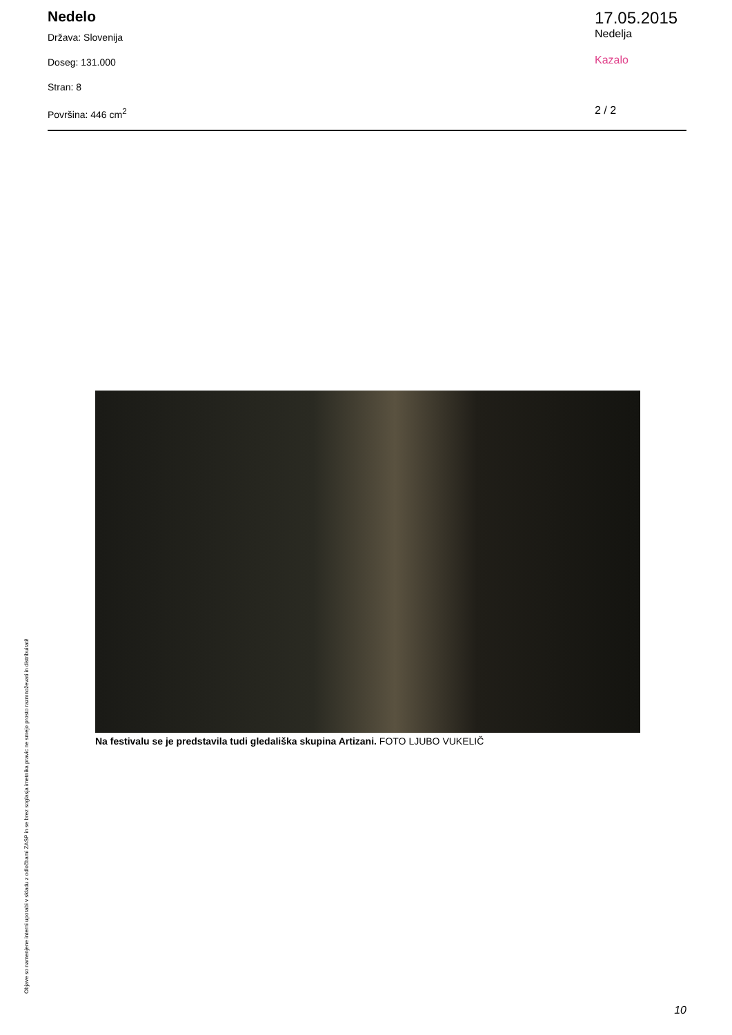Nedelo
Država: Slovenija
Doseg: 131.000
Stran: 8
Površina: 446 cm<sup>2</sup>
17.05.2015
Nedelja
Kazalo
2 / 2
Na festivalu se je predstavila tudi gledališka skupina Artizani. FOTO LJUBO VUKELIČ
Objave so namenjene interni uporabi v skladu z odločbami ZASP in se brez soglasja imetnika pravic ne smejo prosto razmnoževati in distribuirati!
10